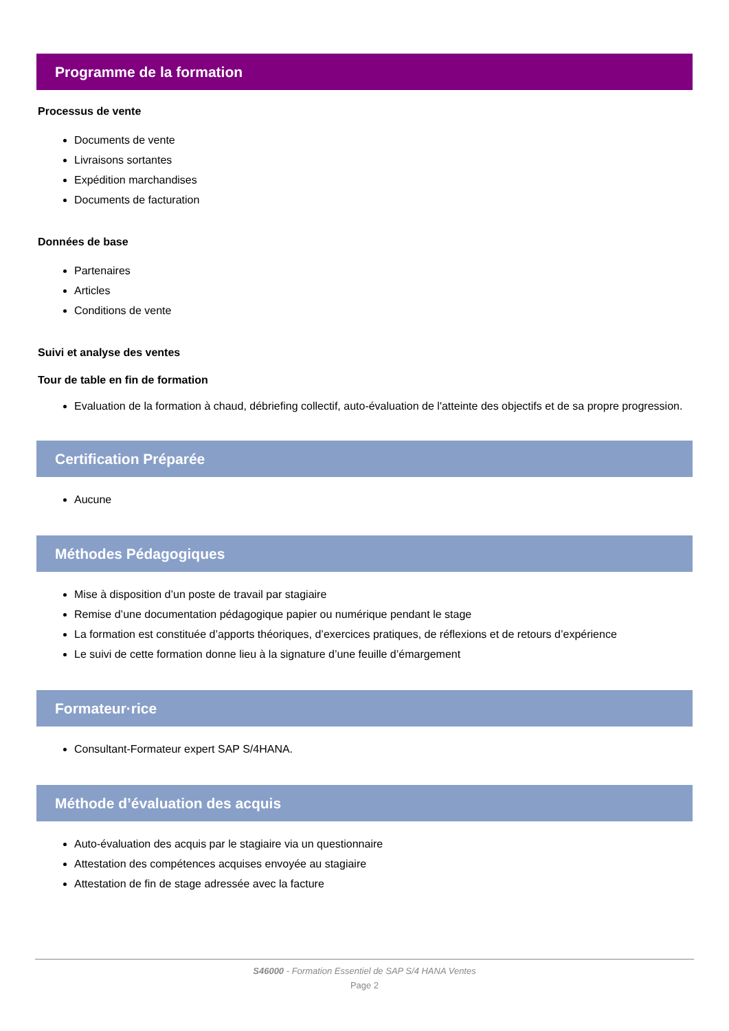Programme de la formation
Processus de vente
Documents de vente
Livraisons sortantes
Expédition marchandises
Documents de facturation
Données de base
Partenaires
Articles
Conditions de vente
Suivi et analyse des ventes
Tour de table en fin de formation
Evaluation de la formation à chaud, débriefing collectif, auto-évaluation de l'atteinte des objectifs et de sa propre progression.
Certification Préparée
Aucune
Méthodes Pédagogiques
Mise à disposition d’un poste de travail par stagiaire
Remise d’une documentation pédagogique papier ou numérique pendant le stage
La formation est constituée d’apports théoriques, d’exercices pratiques, de réflexions et de retours d’expérience
Le suivi de cette formation donne lieu à la signature d’une feuille d’émargement
Formateur·rice
Consultant-Formateur expert SAP S/4HANA.
Méthode d’évaluation des acquis
Auto-évaluation des acquis par le stagiaire via un questionnaire
Attestation des compétences acquises envoyée au stagiaire
Attestation de fin de stage adressée avec la facture
S46000 - Formation Essentiel de SAP S/4 HANA Ventes
Page 2